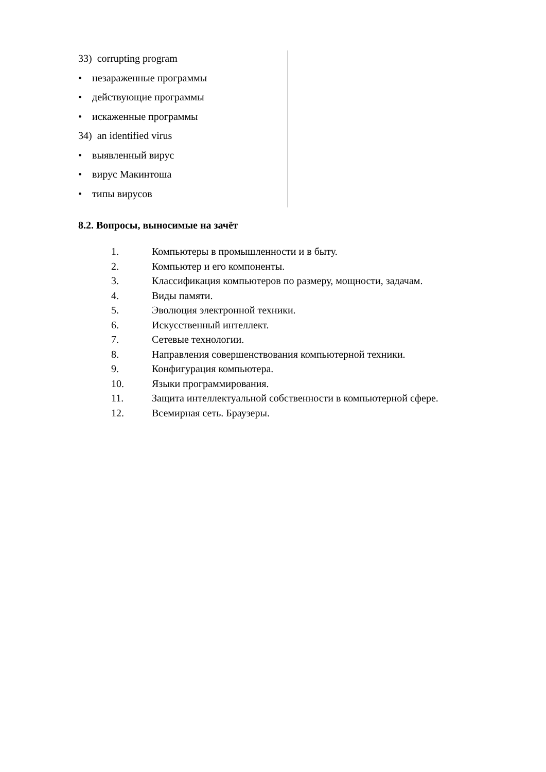33) corrupting program
• незараженные программы
• действующие программы
• искаженные программы
34) an identified virus
• выявленный вирус
• вирус Макинтоша
• типы вирусов
8.2. Вопросы, выносимые на зачёт
1. Компьютеры в промышленности и в быту.
2. Компьютер и его компоненты.
3. Классификация компьютеров по размеру, мощности, задачам.
4. Виды памяти.
5. Эволюция электронной техники.
6. Искусственный интеллект.
7. Сетевые технологии.
8. Направления совершенствования компьютерной техники.
9. Конфигурация компьютера.
10. Языки программирования.
11. Защита интеллектуальной собственности в компьютерной сфере.
12. Всемирная сеть. Браузеры.